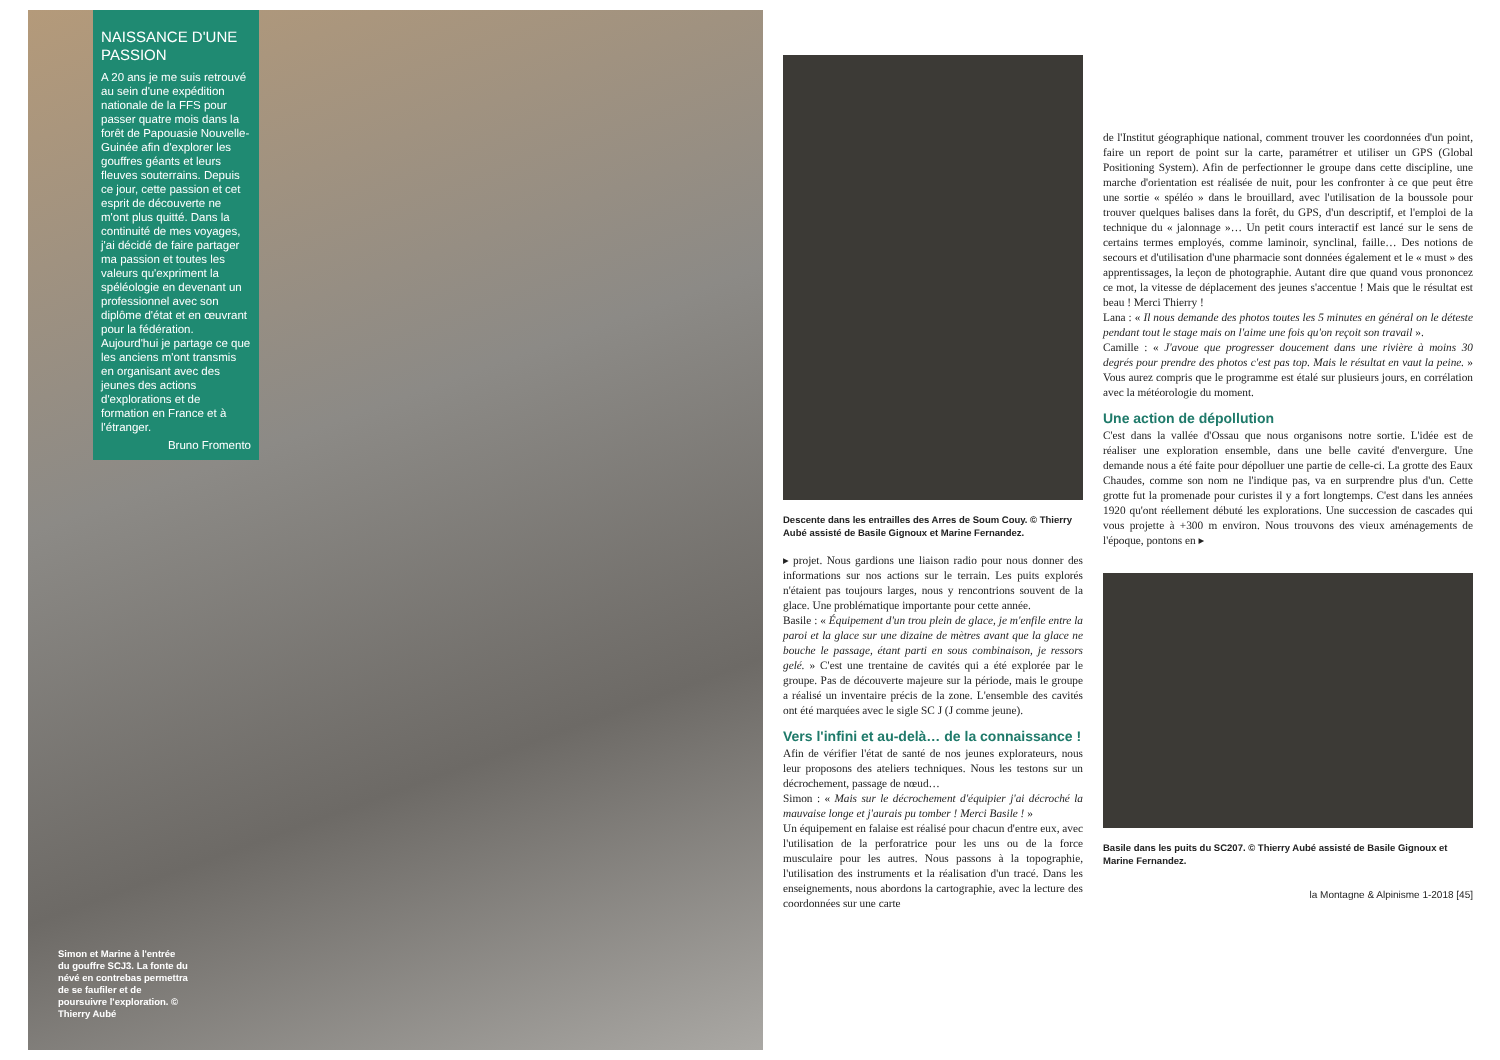NAISSANCE D'UNE PASSION
A 20 ans je me suis retrouvé au sein d'une expédition nationale de la FFS pour passer quatre mois dans la forêt de Papouasie Nouvelle-Guinée afin d'explorer les gouffres géants et leurs fleuves souterrains. Depuis ce jour, cette passion et cet esprit de découverte ne m'ont plus quitté. Dans la continuité de mes voyages, j'ai décidé de faire partager ma passion et toutes les valeurs qu'expriment la spéléologie en devenant un professionnel avec son diplôme d'état et en œuvrant pour la fédération. Aujourd'hui je partage ce que les anciens m'ont transmis en organisant avec des jeunes des actions d'explorations et de formation en France et à l'étranger.
Bruno Fromento
Simon et Marine à l'entrée du gouffre SCJ3. La fonte du névé en contrebas permettra de se faufiler et de poursuivre l'exploration. © Thierry Aubé
Descente dans les entrailles des Arres de Soum Couy. © Thierry Aubé assisté de Basile Gignoux et Marine Fernandez.
▸ projet. Nous gardions une liaison radio pour nous donner des informations sur nos actions sur le terrain. Les puits explorés n'étaient pas toujours larges, nous y rencontrions souvent de la glace. Une problématique importante pour cette année.
Basile : « Équipement d'un trou plein de glace, je m'enfile entre la paroi et la glace sur une dizaine de mètres avant que la glace ne bouche le passage, étant parti en sous combinaison, je ressors gelé. » C'est une trentaine de cavités qui a été explorée par le groupe. Pas de découverte majeure sur la période, mais le groupe a réalisé un inventaire précis de la zone. L'ensemble des cavités ont été marquées avec le sigle SC J (J comme jeune).
Vers l'infini et au-delà… de la connaissance !
Afin de vérifier l'état de santé de nos jeunes explorateurs, nous leur proposons des ateliers techniques. Nous les testons sur un décrochement, passage de nœud…
Simon : « Mais sur le décrochement d'équipier j'ai décroché la mauvaise longe et j'aurais pu tomber ! Merci Basile ! »
Un équipement en falaise est réalisé pour chacun d'entre eux, avec l'utilisation de la perforatrice pour les uns ou de la force musculaire pour les autres. Nous passons à la topographie, l'utilisation des instruments et la réalisation d'un tracé. Dans les enseignements, nous abordons la cartographie, avec la lecture des coordonnées sur une carte
de l'Institut géographique national, comment trouver les coordonnées d'un point, faire un report de point sur la carte, paramétrer et utiliser un GPS (Global Positioning System). Afin de perfectionner le groupe dans cette discipline, une marche d'orientation est réalisée de nuit, pour les confronter à ce que peut être une sortie « spéléo » dans le brouillard, avec l'utilisation de la boussole pour trouver quelques balises dans la forêt, du GPS, d'un descriptif, et l'emploi de la technique du « jalonnage »… Un petit cours interactif est lancé sur le sens de certains termes employés, comme laminoir, synclinal, faille… Des notions de secours et d'utilisation d'une pharmacie sont données également et le « must » des apprentissages, la leçon de photographie. Autant dire que quand vous prononcez ce mot, la vitesse de déplacement des jeunes s'accentue ! Mais que le résultat est beau ! Merci Thierry !
Lana : « Il nous demande des photos toutes les 5 minutes en général on le déteste pendant tout le stage mais on l'aime une fois qu'on reçoit son travail ».
Camille : « J'avoue que progresser doucement dans une rivière à moins 30 degrés pour prendre des photos c'est pas top. Mais le résultat en vaut la peine. » Vous aurez compris que le programme est étalé sur plusieurs jours, en corrélation avec la météorologie du moment.
Une action de dépollution
C'est dans la vallée d'Ossau que nous organisons notre sortie. L'idée est de réaliser une exploration ensemble, dans une belle cavité d'envergure. Une demande nous a été faite pour dépolluer une partie de celle-ci. La grotte des Eaux Chaudes, comme son nom ne l'indique pas, va en surprendre plus d'un. Cette grotte fut la promenade pour curistes il y a fort longtemps. C'est dans les années 1920 qu'ont réellement débuté les explorations. Une succession de cascades qui vous projette à +300 m environ. Nous trouvons des vieux aménagements de l'époque, pontons en ▸
Basile dans les puits du SC207. © Thierry Aubé assisté de Basile Gignoux et Marine Fernandez.
la Montagne & Alpinisme 1-2018 [45]